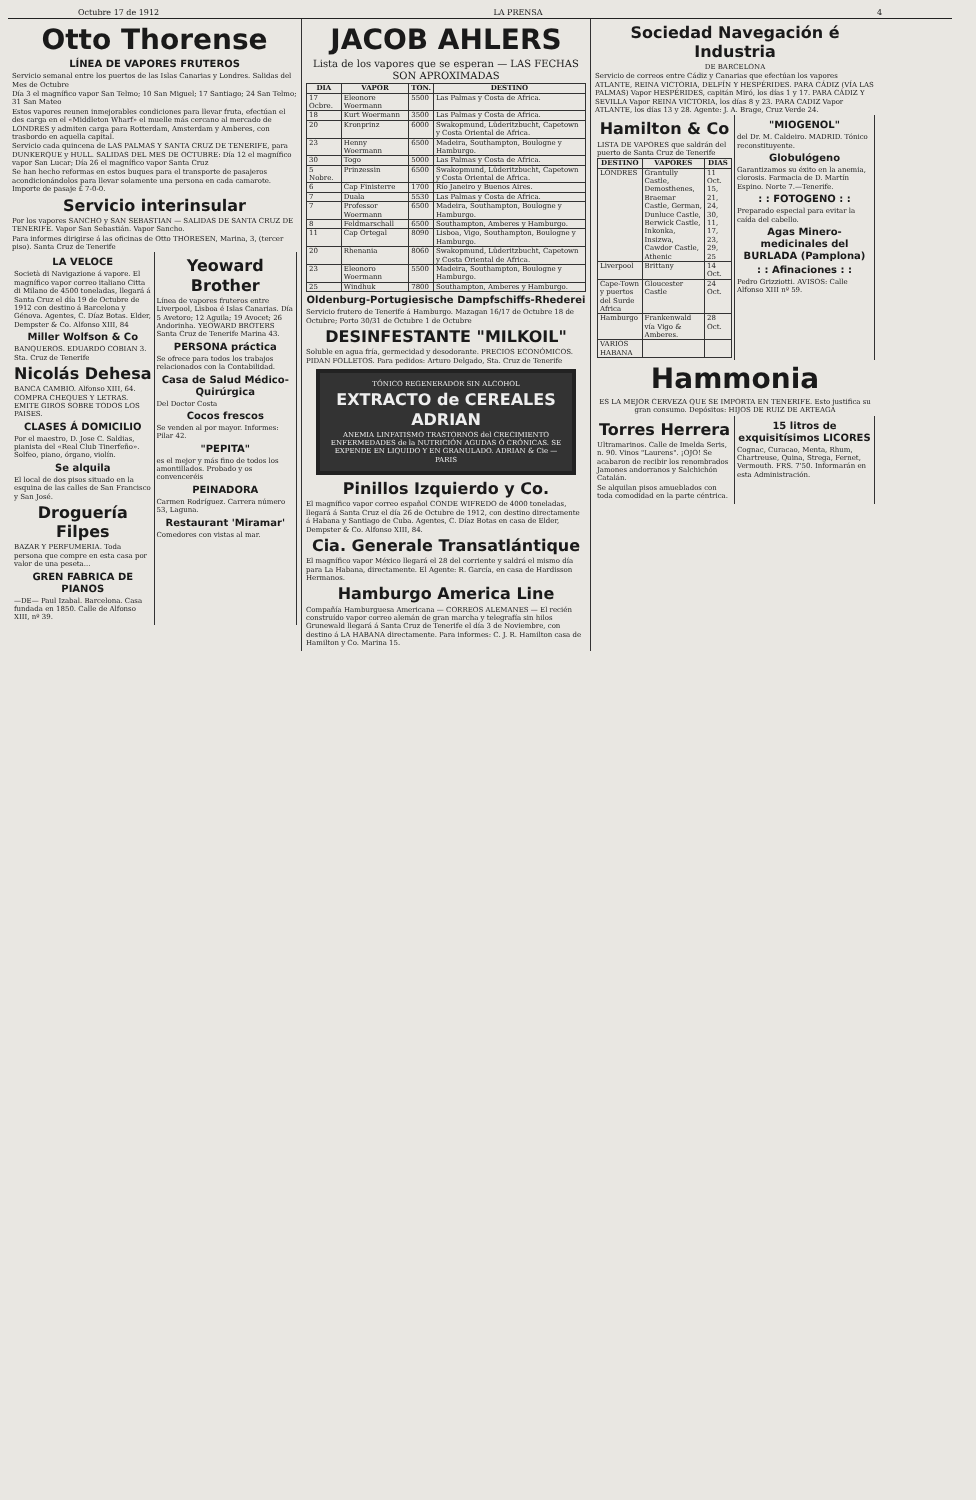Octubre 17 de 1912 LA PRENSA 4
Otto Thorense
LÍNEA DE VAPORES FRUTEROS
Servicio semanal entre los puertos de las Islas Canarias y Londres. Salidas del Mes de Octubre
Día 3 el magnífico vapor San Telmo; 10 San Miguel; 17 Santiago; 24 San Telmo; 31 San Mateo
Estos vapores reunen inmejorables condiciones para llevar fruta, efectúan el des carga en el «Middleton Wharf» el muelle más cercano al mercado de LONDRES y admiten carga para Rotterdam, Amsterdam y Amberes, con trasbordo en aquella capital.
Servicio cada quincena de LAS PALMAS Y SANTA CRUZ DE TENERIFE, para DUNKERQUE y HULL. SALIDAS DEL MES DE OCTUBRE: Día 12 el magnífico vapor San Lucar; Día 26 el magnífico vapor Santa Cruz
Se han hecho reformas en estos buques para el transporte de pasajeros acondicionándolos para llevar solamente una persona en cada camarote. Importe de pasaje £ 7-0-0.
Servicio interinsular
Por los vapores SANCHO y SAN SEBASTIAN — SALIDAS DE SANTA CRUZ DE TENERIFE. Vapor San Sebastián. Vapor Sancho.
Para informes dirigirse á las oficinas de Otto THORESEN, Marina, 3, (tercer piso). Santa Cruz de Tenerife
LA VELOCE
Società di Navigazione á vapore. El magnífico vapor correo italiano Citta di Milano de 4500 toneladas, llegará á Santa Cruz el día 19 de Octubre de 1912 con destino á Barcelona y Génova. Agentes, C. Díaz Botas. Elder, Dempster & Co. Alfonso XIII, 84
Miller Wolfson & Co
BANQUEROS. EDUARDO COBIAN 3. Sta. Cruz de Tenerife
Nicolás Dehesa
BANCA CAMBIO. Alfonso XIII, 64. COMPRA CHEQUES Y LETRAS. EMITE GIROS SOBRE TODOS LOS PAISES.
CLASES Á DOMICILIO
Por el maestro, D. Jose C. Saldias, pianista del «Real Club Tinerfeño». Solfeo, piano, órgano, violín.
Se alquila
El local de dos pisos situado en la esquina de las calles de San Francisco y San José.
Droguería Filpes
BAZAR Y PERFUMERIA. Toda persona que compre en esta casa por valor de una peseta...
GREN FABRICA DE PIANOS
—DE— Paul Izabal. Barcelona. Casa fundada en 1850. Calle de Alfonso XIII, nº 39.
Yeoward Brother
Línea de vapores fruteros entre Liverpool, Lisboa é Islas Canarias. Día 5 Avetoro; 12 Aguila; 19 Avocet; 26 Andorinha. YEOWARD BROTERS Santa Cruz de Tenerife Marina 43.
PERSONA práctica
Se ofrece para todos los trabajos relacionados con la Contabilidad.
Casa de Salud Médico-Quirúrgica
Del Doctor Costa
Cocos frescos
Se venden al por mayor. Informes: Pilar 42.
"PEPITA"
es el mejor y más fino de todos los amontillados. Probado y os convenceréis
PEINADORA
Carmen Rodríguez. Carrera número 53, Laguna.
Restaurant 'Miramar'
Comedores con vistas al mar.
JACOB AHLERS
Lista de los vapores que se esperan — LAS FECHAS SON APROXIMADAS
| DIA | VAPOR | TON. | DESTINO |
| --- | --- | --- | --- |
| 17 Ocbre. | Eleonore Woermann | 5500 | Las Palmas y Costa de Africa. |
| 18 | Kurt Woermann | 3500 | Las Palmas y Costa de Africa. |
| 20 | Kronprinz | 6000 | Swakopmund, Lüderitzbucht, Capetown y Costa Oriental de Africa. |
| 23 | Henny Woermann | 6500 | Madeira, Southampton, Boulogne y Hamburgo. |
| 30 | Togo | 5000 | Las Palmas y Costa de Africa. |
| 5 Nobre. | Prinzessin | 6500 | Swakopmund, Lüderitzbucht, Capetown y Costa Oriental de Africa. |
| 6 | Cap Finisterre | 1700 | Río Janeiro y Buenos Aires. |
| 7 | Duala | 5530 | Las Palmas y Costa de Africa. |
| 7 | Professor Woermann | 6500 | Madeira, Southampton, Boulogne y Hamburgo. |
| 8 | Feldmarschall | 6500 | Southampton, Amberes y Hamburgo. |
| 11 | Cap Ortegal | 8090 | Lisboa, Vigo, Southampton, Boulogne y Hamburgo. |
| 20 | Rhenania | 8060 | Swakopmund, Lüderitzbucht, Capetown y Costa Oriental de Africa. |
| 23 | Eleonoro Woermann | 5500 | Madeira, Southampton, Boulogne y Hamburgo. |
| 25 | Windhuk | 7800 | Southampton, Amberes y Hamburgo. |
Oldenburg-Portugiesische Dampfschiffs-Rhederei
Servicio frutero de Tenerife á Hamburgo. Mazagan 16/17 de Octubre 18 de Octubre; Porto 30/31 de Octubre 1 de Octubre
DESINFESTANTE "MILKOIL"
Soluble en agua fría, germecidad y desodorante. PRECIOS ECONÓMICOS. PIDAN FOLLETOS. Para pedidos: Arturo Delgado, Sta. Cruz de Tenerife
TÓNICO REGENERADOR SIN ALCOHOL
EXTRACTO de CEREALES ADRIAN
ANEMIA LINFATISMO TRASTORNOS del CRECIMIENTO ENFERMEDADES de la NUTRICIÓN AGUDAS Ó CRÓNICAS. SE EXPENDE EN LIQUIDO Y EN GRANULADO. ADRIAN & Cie — PARIS
Pinillos Izquierdo y Co.
El magnífico vapor correo español CONDE WIFREDO de 4000 toneladas, llegará á Santa Cruz el día 26 de Octubre de 1912, con destino directamente á Habana y Santiago de Cuba. Agentes, C. Díaz Botas en casa de Elder, Dempster & Co. Alfonso XIII, 84.
Cia. Generale Transatlántique
El magnífico vapor México llegará el 28 del corriente y saldrá el mismo día para La Habana, directamente. El Agente: R. García, en casa de Hardisson Hermanos.
Hamburgo America Line
Compañía Hamburguesa Americana — CORREOS ALEMANES — El recién construído vapor correo alemán de gran marcha y telegrafía sin hilos Grunewald llegará á Santa Cruz de Tenerife el día 3 de Noviembre, con destino á LA HABANA directamente. Para informes: C. J. R. Hamilton casa de Hamilton y Co. Marina 15.
Sociedad Navegación é Industria
DE BARCELONA
Servicio de correos entre Cádiz y Canarias que efectúan los vapores ATLANTE, REINA VICTORIA, DELFÍN Y HESPÉRIDES. PARA CÁDIZ (VÍA LAS PALMAS) Vapor HESPÉRIDES, capitán Miró, los días 1 y 17. PARA CÁDIZ Y SEVILLA Vapor REINA VICTORIA, los días 8 y 23. PARA CADIZ Vapor ATLANTE, los días 13 y 28. Agente: J. A. Brage, Cruz Verde 24.
Hamilton & Co
LISTA DE VAPORES que saldrán del puerto de Santa Cruz de Tenerife
| DESTINO | VAPORES | DIAS |
| --- | --- | --- |
| LONDRES | Grantully Castle, Demosthenes, Braemar Castle, German, Dunluce Castle, Berwick Castle, Inkonka, Insizwa, Cawdor Castle, Athenic | 11 Oct. 15, 21, 24, 30, 11, 17, 23, 29, 25 |
| Liverpool | Brittany | 14 Oct. |
| Cape-Town y puertos del Surde Africa | Gloucester Castle | 24 Oct. |
| Hamburgo | Frankenwald vía Vigo & Amberes. | 28 Oct. |
| VARIOS HABANA | | |
"MIOGENOL"
del Dr. M. Caldeiro. MADRID. Tónico reconstituyente.
Globulógeno
Garantizamos su éxito en la anemia, clorosis. Farmacia de D. Martín Espino. Norte 7.—Tenerife.
: : FOTOGENO : :
Preparado especial para evitar la caída del cabello.
Agas Minero-medicinales del BURLADA (Pamplona)
: : Afinaciones : :
Pedro Grizziotti. AVISOS: Calle Alfonso XIII nº 59.
Hammonia
ES LA MEJOR CERVEZA QUE SE IMPORTA EN TENERIFE. Esto justifica su gran consumo. Depósitos: HIJOS DE RUIZ DE ARTEAGA
Torres Herrera
Ultramarinos. Calle de Imelda Seris, n. 90. Vinos "Laurens". ¡OJO! Se acabaron de recibir los renombrados Jamones andorranos y Salchichón Catalán.
Se alquilan pisos amueblados con toda comodidad en la parte céntrica.
15 litros de exquisitísimos LICORES
Cognac, Curacao, Menta, Rhum, Chartreuse, Quina, Strega, Fernet, Vermouth. FRS. 7'50. Informarán en esta Administración.